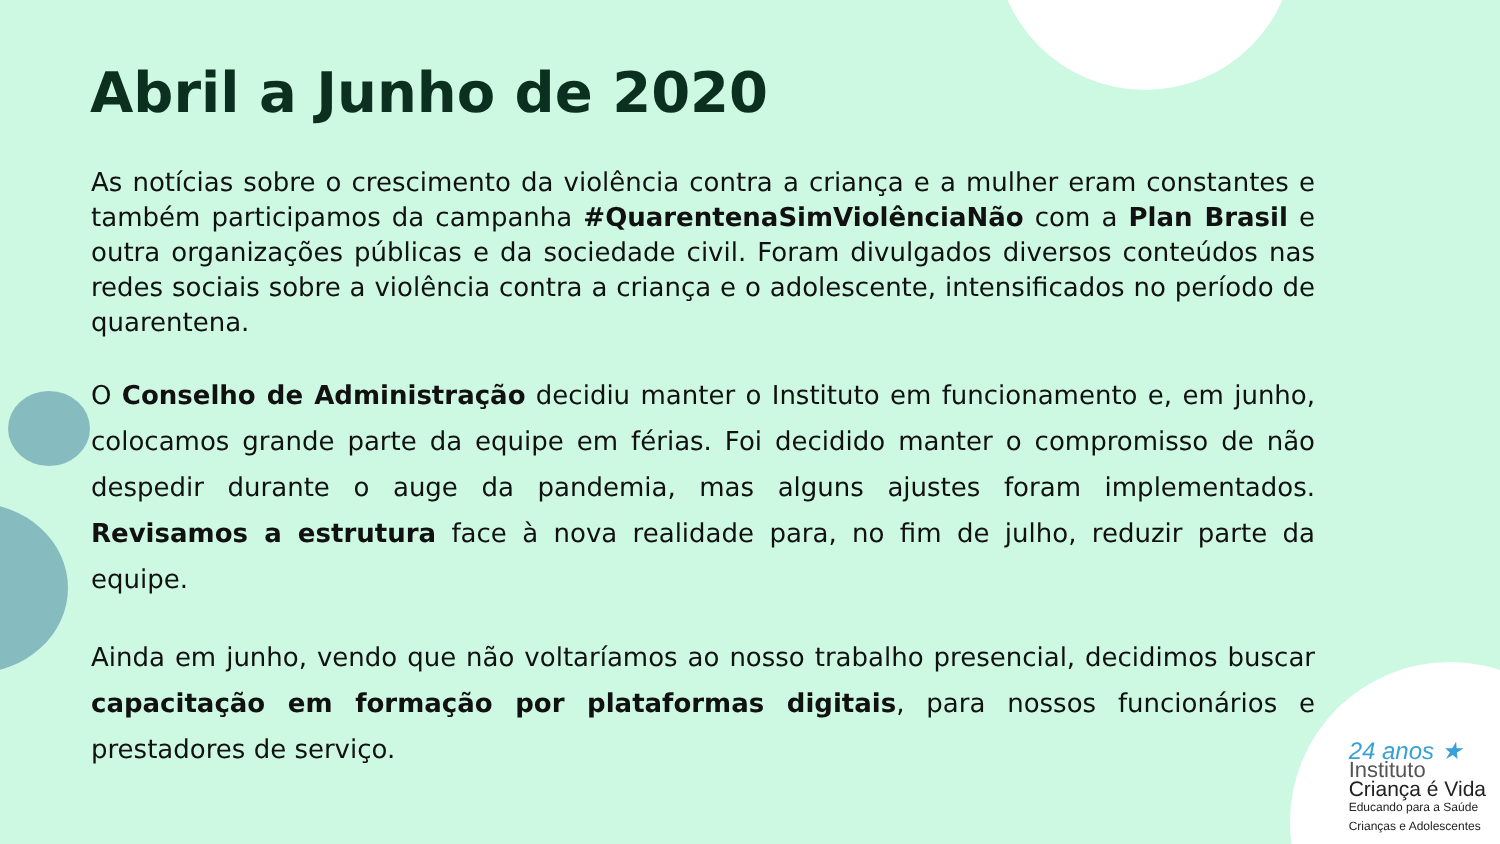Abril a Junho de 2020
As notícias sobre o crescimento da violência contra a criança e a mulher eram constantes e também participamos da campanha #QuarentenaSimViolênciaNão com a Plan Brasil e outra organizações públicas e da sociedade civil. Foram divulgados diversos conteúdos nas redes sociais sobre a violência contra a criança e o adolescente, intensificados no período de quarentena.
O Conselho de Administração decidiu manter o Instituto em funcionamento e, em junho, colocamos grande parte da equipe em férias. Foi decidido manter o compromisso de não despedir durante o auge da pandemia, mas alguns ajustes foram implementados. Revisamos a estrutura face à nova realidade para, no fim de julho, reduzir parte da equipe.
Ainda em junho, vendo que não voltaríamos ao nosso trabalho presencial, decidimos buscar capacitação em formação por plataformas digitais, para nossos funcionários e prestadores de serviço.
24 anos ★
Instituto
Criança é Vida
Educando para a Saúde
Crianças e Adolescentes